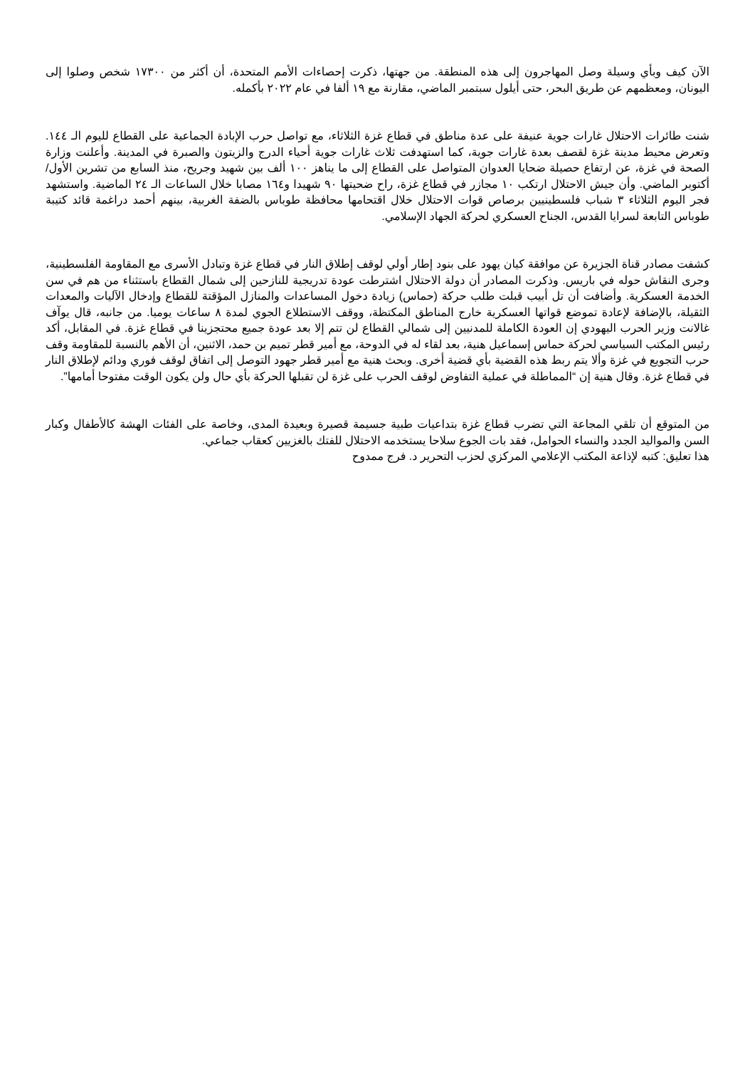الآن كيف وبأي وسيلة وصل المهاجرون إلى هذه المنطقة. من جهتها، ذكرت إحصاءات الأمم المتحدة، أن أكثر من ١٧٣٠٠ شخص وصلوا إلى اليونان، ومعظمهم عن طريق البحر، حتى أيلول سبتمبر الماضي، مقارنة مع ١٩ ألفا في عام ٢٠٢٢ بأكمله.
شنت طائرات الاحتلال غارات جوية عنيفة على عدة مناطق في قطاع غزة الثلاثاء، مع تواصل حرب الإبادة الجماعية على القطاع لليوم الـ ١٤٤. وتعرض محيط مدينة غزة لقصف بعدة غارات جوية، كما استهدفت ثلاث غارات جوية أحياء الدرج والزيتون والصبرة في المدينة. وأعلنت وزارة الصحة في غزة، عن ارتفاع حصيلة ضحايا العدوان المتواصل على القطاع إلى ما يناهز ١٠٠ ألف بين شهيد وجريح، منذ السابع من تشرين الأول/ أكتوبر الماضي. وأن جيش الاحتلال ارتكب ١٠ مجازر في قطاع غزة، راح ضحيتها ٩٠ شهيدا و١٦٤ مصابا خلال الساعات الـ ٢٤ الماضية. واستشهد فجر اليوم الثلاثاء ٣ شباب فلسطينيين برصاص قوات الاحتلال خلال اقتحامها محافظة طوباس بالضفة الغربية، بينهم أحمد دراغمة قائد كتيبة طوباس التابعة لسرايا القدس، الجناح العسكري لحركة الجهاد الإسلامي.
كشفت مصادر قناة الجزيرة عن موافقة كيان يهود على بنود إطار أولي لوقف إطلاق النار في قطاع غزة وتبادل الأسرى مع المقاومة الفلسطينية، وجرى النقاش حوله في باريس. وذكرت المصادر أن دولة الاحتلال اشترطت عودة تدريجية للنازحين إلى شمال القطاع باستثناء من هم في سن الخدمة العسكرية. وأضافت أن تل أبيب قبلت طلب حركة (حماس) زيادة دخول المساعدات والمنازل المؤقتة للقطاع وإدخال الآليات والمعدات الثقيلة، بالإضافة لإعادة تموضع قواتها العسكرية خارج المناطق المكتظة، ووقف الاستطلاع الجوي لمدة ٨ ساعات يوميا. من جانبه، قال يوآف غالانت وزير الحرب اليهودي إن العودة الكاملة للمدنيين إلى شمالي القطاع لن تتم إلا بعد عودة جميع محتجزينا في قطاع غزة. في المقابل، أكد رئيس المكتب السياسي لحركة حماس إسماعيل هنية، بعد لقاء له في الدوحة، مع أمير قطر تميم بن حمد، الاثنين، أن الأهم بالنسبة للمقاومة وقف حرب التجويع في غزة وألا يتم ربط هذه القضية بأي قضية أخرى. وبحث هنية مع أمير قطر جهود التوصل إلى اتفاق لوقف فوري ودائم لإطلاق النار في قطاع غزة. وقال هنية إن “المماطلة في عملية التفاوض لوقف الحرب على غزة لن تقبلها الحركة بأي حال ولن يكون الوقت مفتوحا أمامها”.
من المتوقع أن تلقي المجاعة التي تضرب قطاع غزة بتداعيات طبية جسيمة قصيرة وبعيدة المدى، وخاصة على الفئات الهشة كالأطفال وكبار السن والمواليد الجدد والنساء الحوامل، فقد بات الجوع سلاحا يستخدمه الاحتلال للفتك بالغزيين كعقاب جماعي.
هذا تعليق: كتبه لإذاعة المكتب الإعلامي المركزي لحزب التحرير د. فرج ممدوح